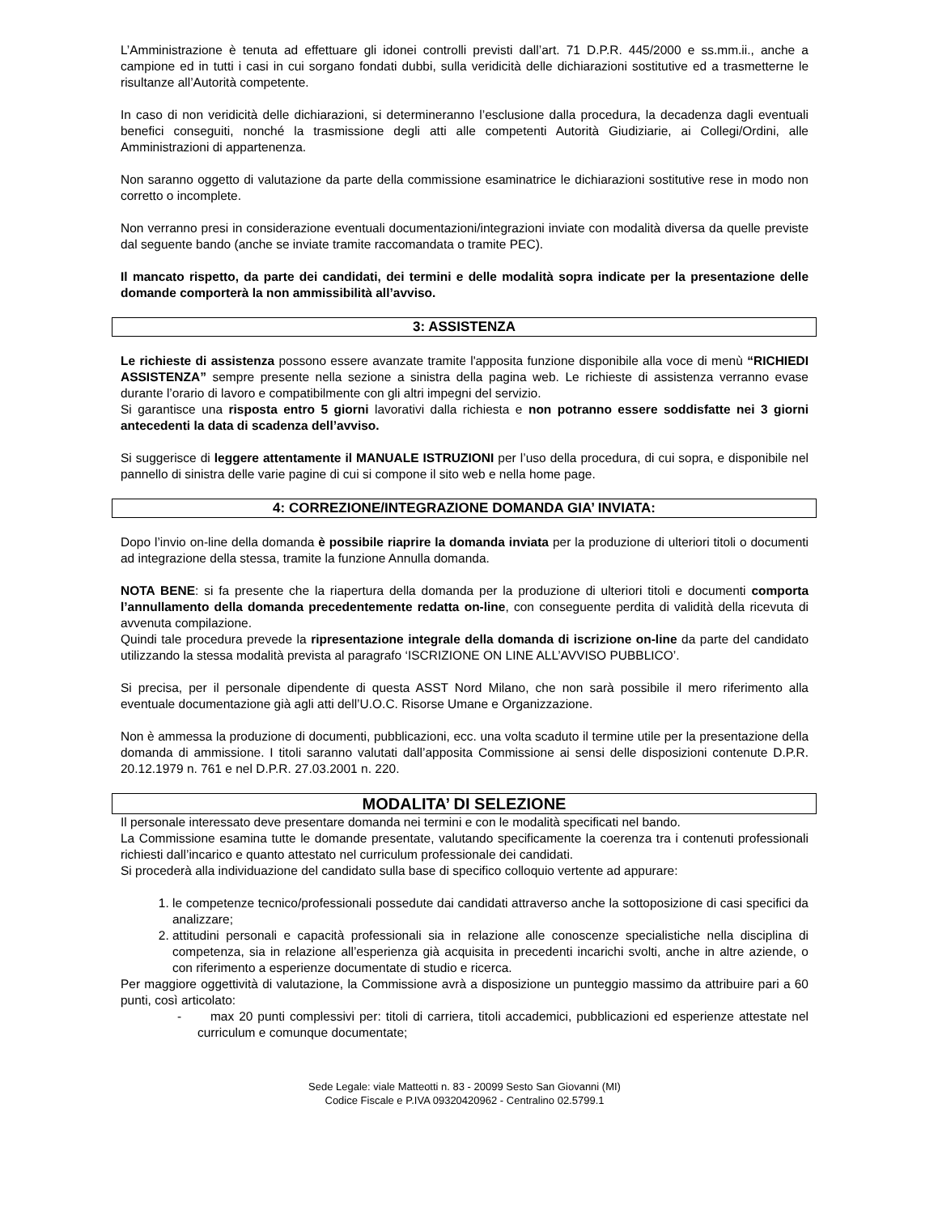L’Amministrazione è tenuta ad effettuare gli idonei controlli previsti dall’art. 71 D.P.R. 445/2000 e ss.mm.ii., anche a campione ed in tutti i casi in cui sorgano fondati dubbi, sulla veridicità delle dichiarazioni sostitutive ed a trasmetterne le risultanze all’Autorità competente.
In caso di non veridicità delle dichiarazioni, si determineranno l’esclusione dalla procedura, la decadenza dagli eventuali benefici conseguiti, nonché la trasmissione degli atti alle competenti Autorità Giudiziarie, ai Collegi/Ordini, alle Amministrazioni di appartenenza.
Non saranno oggetto di valutazione da parte della commissione esaminatrice le dichiarazioni sostitutive rese in modo non corretto o incomplete.
Non verranno presi in considerazione eventuali documentazioni/integrazioni inviate con modalità diversa da quelle previste dal seguente bando (anche se inviate tramite raccomandata o tramite PEC).
Il mancato rispetto, da parte dei candidati, dei termini e delle modalità sopra indicate per la presentazione delle domande comporterà la non ammissibilità all’avviso.
3: ASSISTENZA
Le richieste di assistenza possono essere avanzate tramite l'apposita funzione disponibile alla voce di menù “RICHIEDI ASSISTENZA” sempre presente nella sezione a sinistra della pagina web. Le richieste di assistenza verranno evase durante l’orario di lavoro e compatibilmente con gli altri impegni del servizio.
Si garantisce una risposta entro 5 giorni lavorativi dalla richiesta e non potranno essere soddisfatte nei 3 giorni antecedenti la data di scadenza dell’avviso.
Si suggerisce di leggere attentamente il MANUALE ISTRUZIONI per l’uso della procedura, di cui sopra, e disponibile nel pannello di sinistra delle varie pagine di cui si compone il sito web e nella home page.
4: CORREZIONE/INTEGRAZIONE DOMANDA GIA’ INVIATA:
Dopo l’invio on-line della domanda è possibile riaprire la domanda inviata per la produzione di ulteriori titoli o documenti ad integrazione della stessa, tramite la funzione Annulla domanda.
NOTA BENE: si fa presente che la riapertura della domanda per la produzione di ulteriori titoli e documenti comporta l’annullamento della domanda precedentemente redatta on-line, con conseguente perdita di validità della ricevuta di avvenuta compilazione.
Quindi tale procedura prevede la ripresentazione integrale della domanda di iscrizione on-line da parte del candidato utilizzando la stessa modalità prevista al paragrafo ‘ISCRIZIONE ON LINE ALL’AVVISO PUBBLICO’.
Si precisa, per il personale dipendente di questa ASST Nord Milano, che non sarà possibile il mero riferimento alla eventuale documentazione già agli atti dell’U.O.C. Risorse Umane e Organizzazione.
Non è ammessa la produzione di documenti, pubblicazioni, ecc. una volta scaduto il termine utile per la presentazione della domanda di ammissione. I titoli saranno valutati dall’apposita Commissione ai sensi delle disposizioni contenute D.P.R. 20.12.1979 n. 761 e nel D.P.R. 27.03.2001 n. 220.
MODALITA’ DI SELEZIONE
Il personale interessato deve presentare domanda nei termini e con le modalità specificati nel bando.
La Commissione esamina tutte le domande presentate, valutando specificamente la coerenza tra i contenuti professionali richiesti dall’incarico e quanto attestato nel curriculum professionale dei candidati.
Si procederà alla individuazione del candidato sulla base di specifico colloquio vertente ad appurare:
1. le competenze tecnico/professionali possedute dai candidati attraverso anche la sottoposizione di casi specifici da analizzare;
2. attitudini personali e capacità professionali sia in relazione alle conoscenze specialistiche nella disciplina di competenza, sia in relazione all’esperienza già acquisita in precedenti incarichi svolti, anche in altre aziende, o con riferimento a esperienze documentate di studio e ricerca.
Per maggiore oggettività di valutazione, la Commissione avrà a disposizione un punteggio massimo da attribuire pari a 60 punti, così articolato:
- max 20 punti complessivi per: titoli di carriera, titoli accademici, pubblicazioni ed esperienze attestate nel curriculum e comunque documentate;
Sede Legale: viale Matteotti n. 83 - 20099 Sesto San Giovanni (MI)
Codice Fiscale e P.IVA 09320420962 - Centralino 02.5799.1